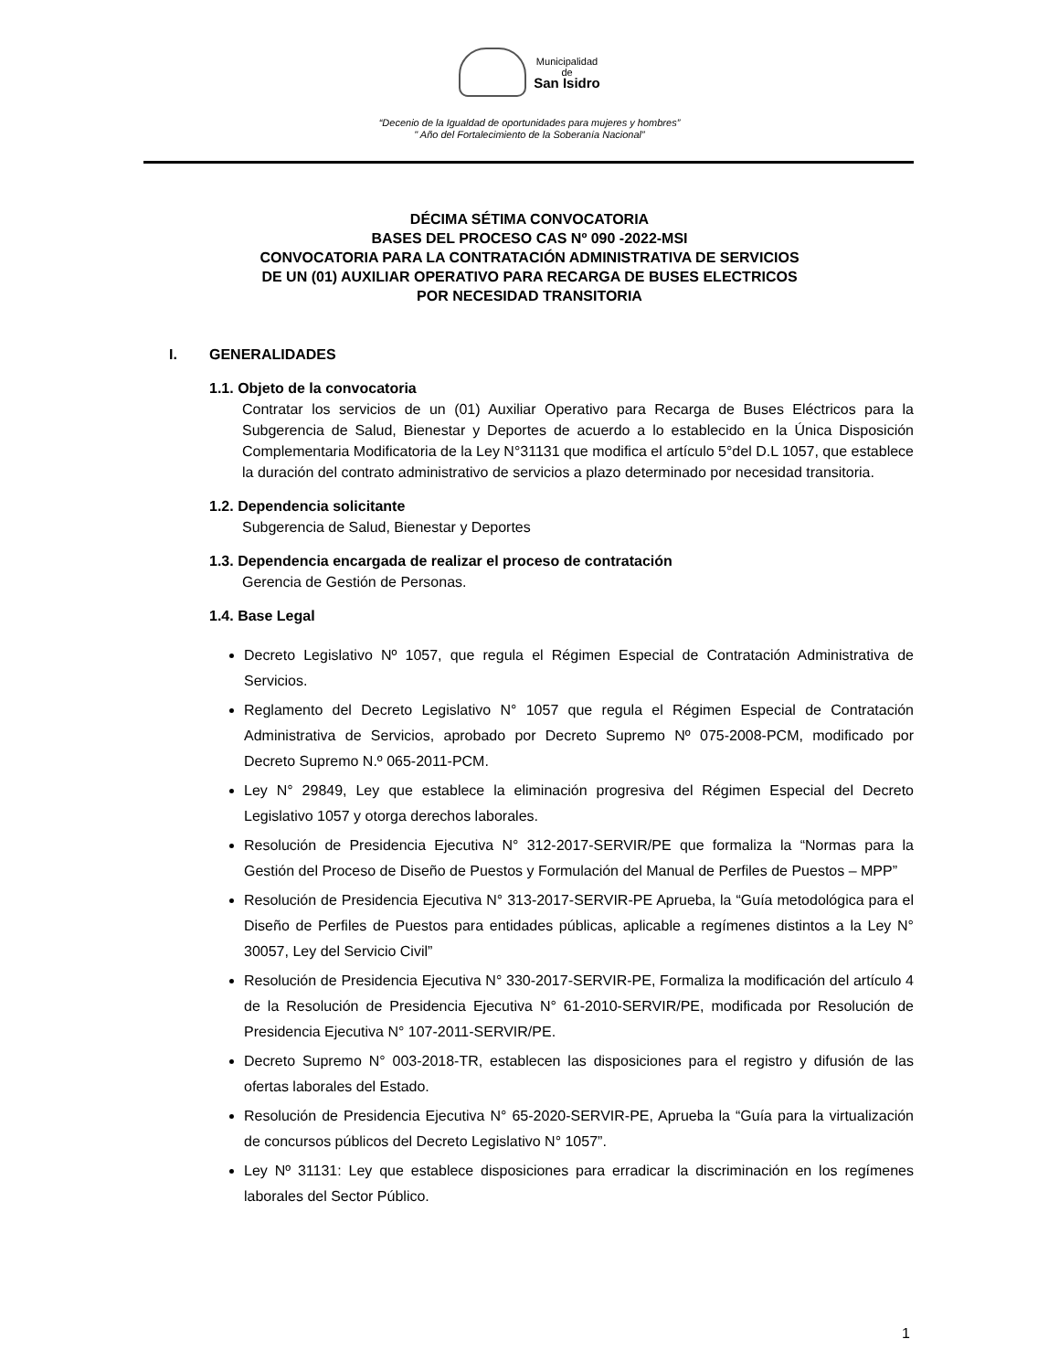Municipalidad
de
San Isidro
“Decenio de la Igualdad de oportunidades para mujeres y hombres”
" Año del Fortalecimiento de la Soberanía Nacional”
DÉCIMA SÉTIMA CONVOCATORIA
BASES DEL PROCESO CAS Nº 090 -2022-MSI
CONVOCATORIA PARA LA CONTRATACIÓN ADMINISTRATIVA DE SERVICIOS
DE UN (01) AUXILIAR OPERATIVO PARA RECARGA DE BUSES ELECTRICOS
POR NECESIDAD TRANSITORIA
I. GENERALIDADES
1.1. Objeto de la convocatoria
Contratar los servicios de un (01) Auxiliar Operativo para Recarga de Buses Eléctricos para la Subgerencia de Salud, Bienestar y Deportes de acuerdo a lo establecido en la Única Disposición Complementaria Modificatoria de la Ley N°31131 que modifica el artículo 5°del D.L 1057, que establece la duración del contrato administrativo de servicios a plazo determinado por necesidad transitoria.
1.2. Dependencia solicitante
Subgerencia de Salud, Bienestar y Deportes
1.3. Dependencia encargada de realizar el proceso de contratación
Gerencia de Gestión de Personas.
1.4. Base Legal
Decreto Legislativo Nº 1057, que regula el Régimen Especial de Contratación Administrativa de Servicios.
Reglamento del Decreto Legislativo N° 1057 que regula el Régimen Especial de Contratación Administrativa de Servicios, aprobado por Decreto Supremo Nº 075-2008-PCM, modificado por Decreto Supremo N.º 065-2011-PCM.
Ley N° 29849, Ley que establece la eliminación progresiva del Régimen Especial del Decreto Legislativo 1057 y otorga derechos laborales.
Resolución de Presidencia Ejecutiva N° 312-2017-SERVIR/PE que formaliza la “Normas para la Gestión del Proceso de Diseño de Puestos y Formulación del Manual de Perfiles de Puestos – MPP”
Resolución de Presidencia Ejecutiva N° 313-2017-SERVIR-PE Aprueba, la “Guía metodológica para el Diseño de Perfiles de Puestos para entidades públicas, aplicable a regímenes distintos a la Ley N° 30057, Ley del Servicio Civil”
Resolución de Presidencia Ejecutiva N° 330-2017-SERVIR-PE, Formaliza la modificación del artículo 4 de la Resolución de Presidencia Ejecutiva N° 61-2010-SERVIR/PE, modificada por Resolución de Presidencia Ejecutiva N° 107-2011-SERVIR/PE.
Decreto Supremo N° 003-2018-TR, establecen las disposiciones para el registro y difusión de las ofertas laborales del Estado.
Resolución de Presidencia Ejecutiva N° 65-2020-SERVIR-PE, Aprueba la “Guía para la virtualización de concursos públicos del Decreto Legislativo N° 1057”.
Ley Nº 31131: Ley que establece disposiciones para erradicar la discriminación en los regímenes laborales del Sector Público.
1